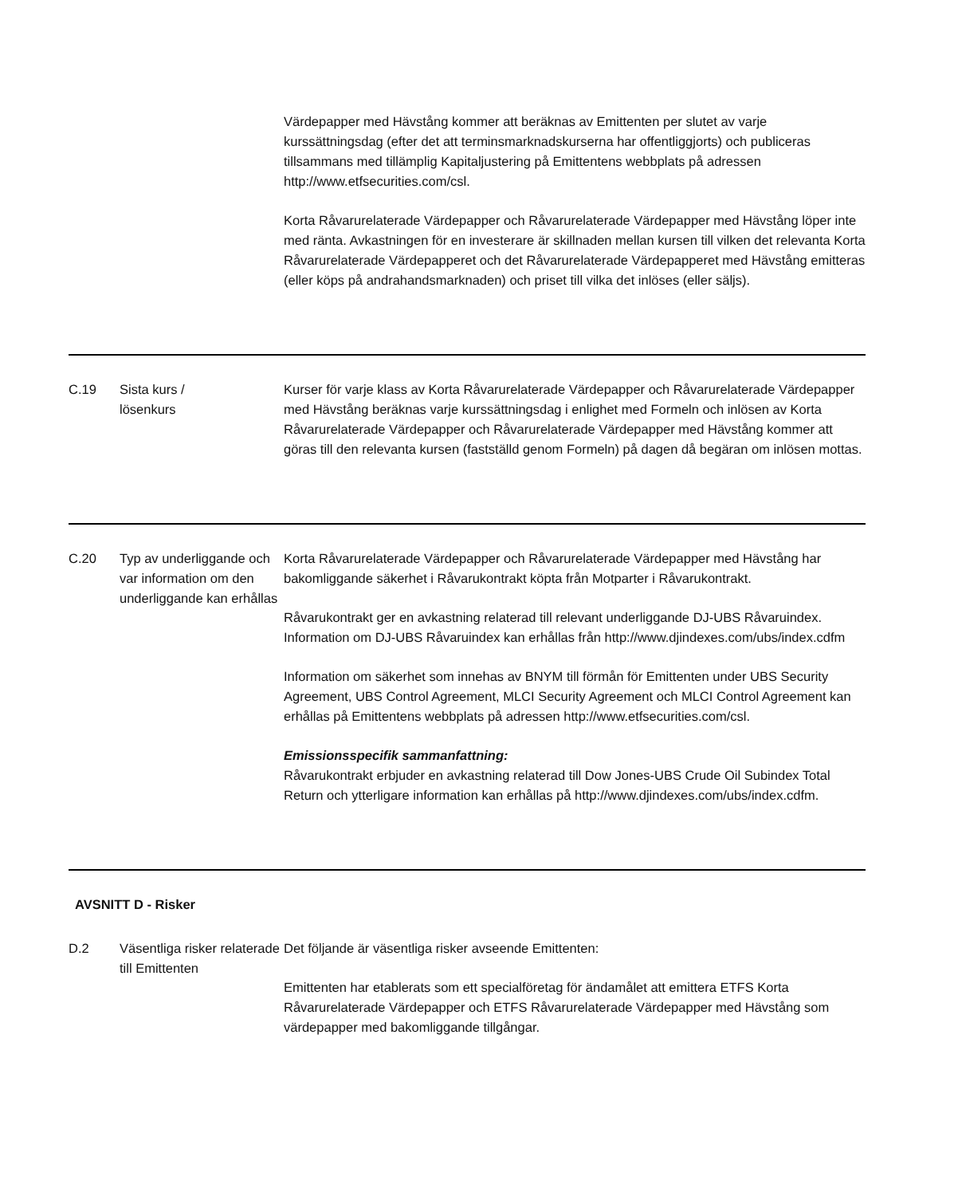| | | Värdepapper med Hävstång kommer att beräknas av Emittenten per slutet av varje kurssättningsdag (efter det att terminsmarknadskurserna har offentliggjorts) och publiceras tillsammans med tillämplig Kapitaljustering på Emittentens webbplats på adressen http://www.etfsecurities.com/csl. Korta Råvarurelaterade Värdepapper och Råvarurelaterade Värdepapper med Hävstång löper inte med ränta. Avkastningen för en investerare är skillnaden mellan kursen till vilken det relevanta Korta Råvarurelaterade Värdepapperet och det Råvarurelaterade Värdepapperet med Hävstång emitteras (eller köps på andrahandsmarknaden) och priset till vilka det inlöses (eller säljs). |
| C.19 | Sista kurs / lösenkurs | Kurser för varje klass av Korta Råvarurelaterade Värdepapper och Råvarurelaterade Värdepapper med Hävstång beräknas varje kurssättningsdag i enlighet med Formeln och inlösen av Korta Råvarurelaterade Värdepapper och Råvarurelaterade Värdepapper med Hävstång kommer att göras till den relevanta kursen (fastställd genom Formeln) på dagen då begäran om inlösen mottas. |
| C.20 | Typ av underliggande och var information om den underliggande kan erhållas | Korta Råvarurelaterade Värdepapper och Råvarurelaterade Värdepapper med Hävstång har bakomliggande säkerhet i Råvarukontrakt köpta från Motparter i Råvarukontrakt. Råvarukontrakt ger en avkastning relaterad till relevant underliggande DJ-UBS Råvaruindex. Information om DJ-UBS Råvaruindex kan erhållas från http://www.djindexes.com/ubs/index.cdfm Information om säkerhet som innehas av BNYM till förmån för Emittenten under UBS Security Agreement, UBS Control Agreement, MLCI Security Agreement och MLCI Control Agreement kan erhållas på Emittentens webbplats på adressen http://www.etfsecurities.com/csl. Emissionsspecifik sammanfattning: Råvarukontrakt erbjuder en avkastning relaterad till Dow Jones-UBS Crude Oil Subindex Total Return och ytterligare information kan erhållas på http://www.djindexes.com/ubs/index.cdfm. |
| AVSNITT D - Risker | | |
| D.2 | Väsentliga risker relaterade till Emittenten | Det följande är väsentliga risker avseende Emittenten: Emittenten har etablerats som ett specialföretag för ändamålet att emittera ETFS Korta Råvarurelaterade Värdepapper och ETFS Råvarurelaterade Värdepapper med Hävstång som värdepapper med bakomliggande tillgångar. |